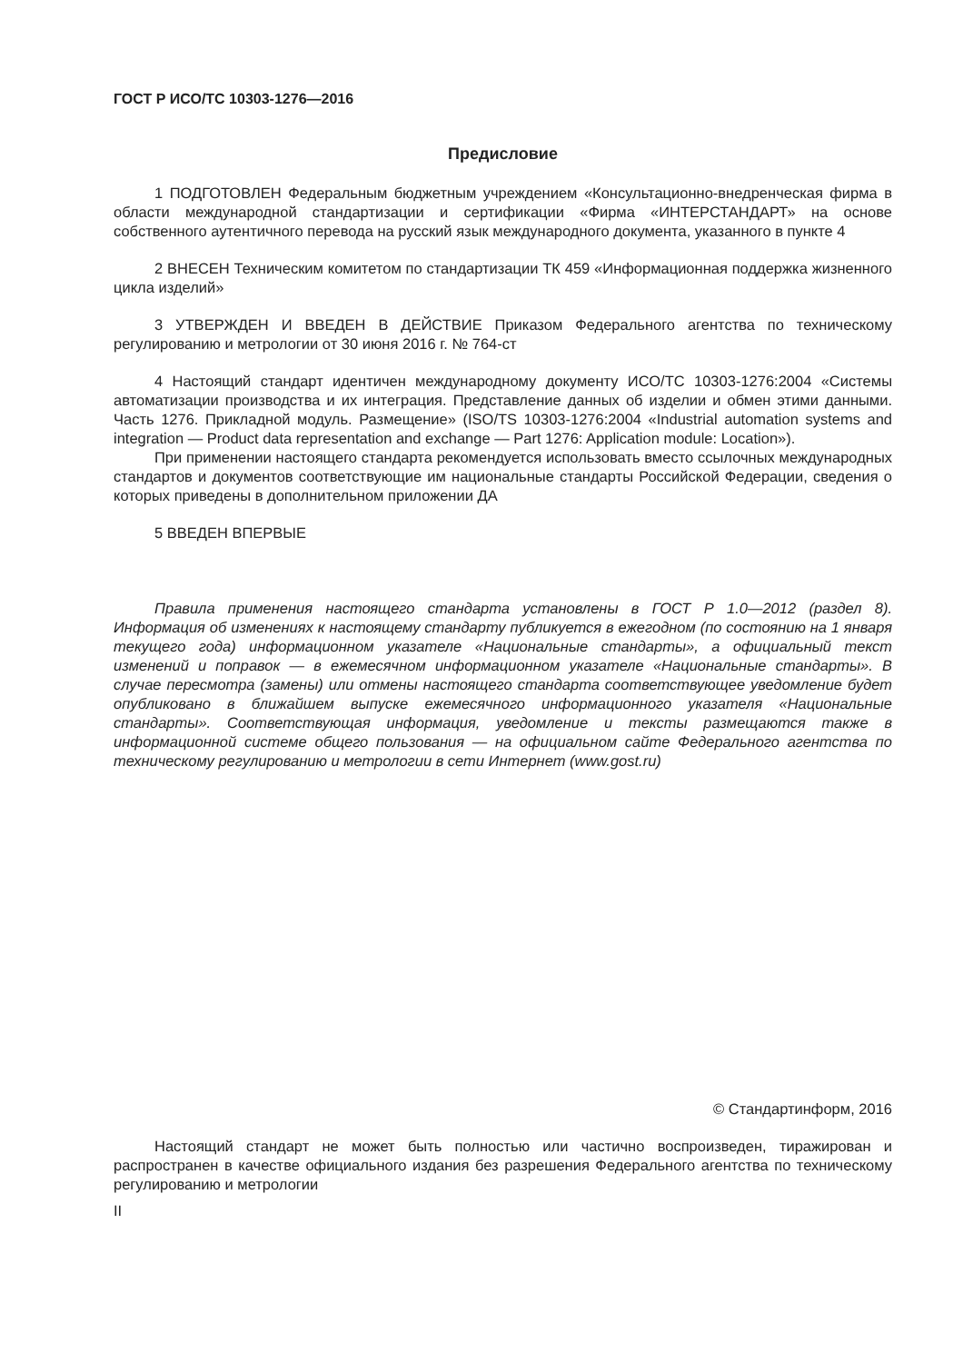ГОСТ Р ИСО/ТС 10303-1276—2016
Предисловие
1 ПОДГОТОВЛЕН Федеральным бюджетным учреждением «Консультационно-внедренческая фирма в области международной стандартизации и сертификации «Фирма «ИНТЕРСТАНДАРТ» на основе собственного аутентичного перевода на русский язык международного документа, указанного в пункте 4
2 ВНЕСЕН Техническим комитетом по стандартизации ТК 459 «Информационная поддержка жизненного цикла изделий»
3 УТВЕРЖДЕН И ВВЕДЕН В ДЕЙСТВИЕ Приказом Федерального агентства по техническому регулированию и метрологии от 30 июня 2016 г. № 764-ст
4 Настоящий стандарт идентичен международному документу ИСО/ТС 10303-1276:2004 «Системы автоматизации производства и их интеграция. Представление данных об изделии и обмен этими данными. Часть 1276. Прикладной модуль. Размещение» (ISO/TS 10303-1276:2004 «Industrial automation systems and integration — Product data representation and exchange — Part 1276: Application module: Location»).
При применении настоящего стандарта рекомендуется использовать вместо ссылочных международных стандартов и документов соответствующие им национальные стандарты Российской Федерации, сведения о которых приведены в дополнительном приложении ДА
5 ВВЕДЕН ВПЕРВЫЕ
Правила применения настоящего стандарта установлены в ГОСТ Р 1.0—2012 (раздел 8). Информация об изменениях к настоящему стандарту публикуется в ежегодном (по состоянию на 1 января текущего года) информационном указателе «Национальные стандарты», а официальный текст изменений и поправок — в ежемесячном информационном указателе «Национальные стандарты». В случае пересмотра (замены) или отмены настоящего стандарта соответствующее уведомление будет опубликовано в ближайшем выпуске ежемесячного информационного указателя «Национальные стандарты». Соответствующая информация, уведомление и тексты размещаются также в информационной системе общего пользования — на официальном сайте Федерального агентства по техническому регулированию и метрологии в сети Интернет (www.gost.ru)
© Стандартинформ, 2016
Настоящий стандарт не может быть полностью или частично воспроизведен, тиражирован и распространен в качестве официального издания без разрешения Федерального агентства по техническому регулированию и метрологии
II